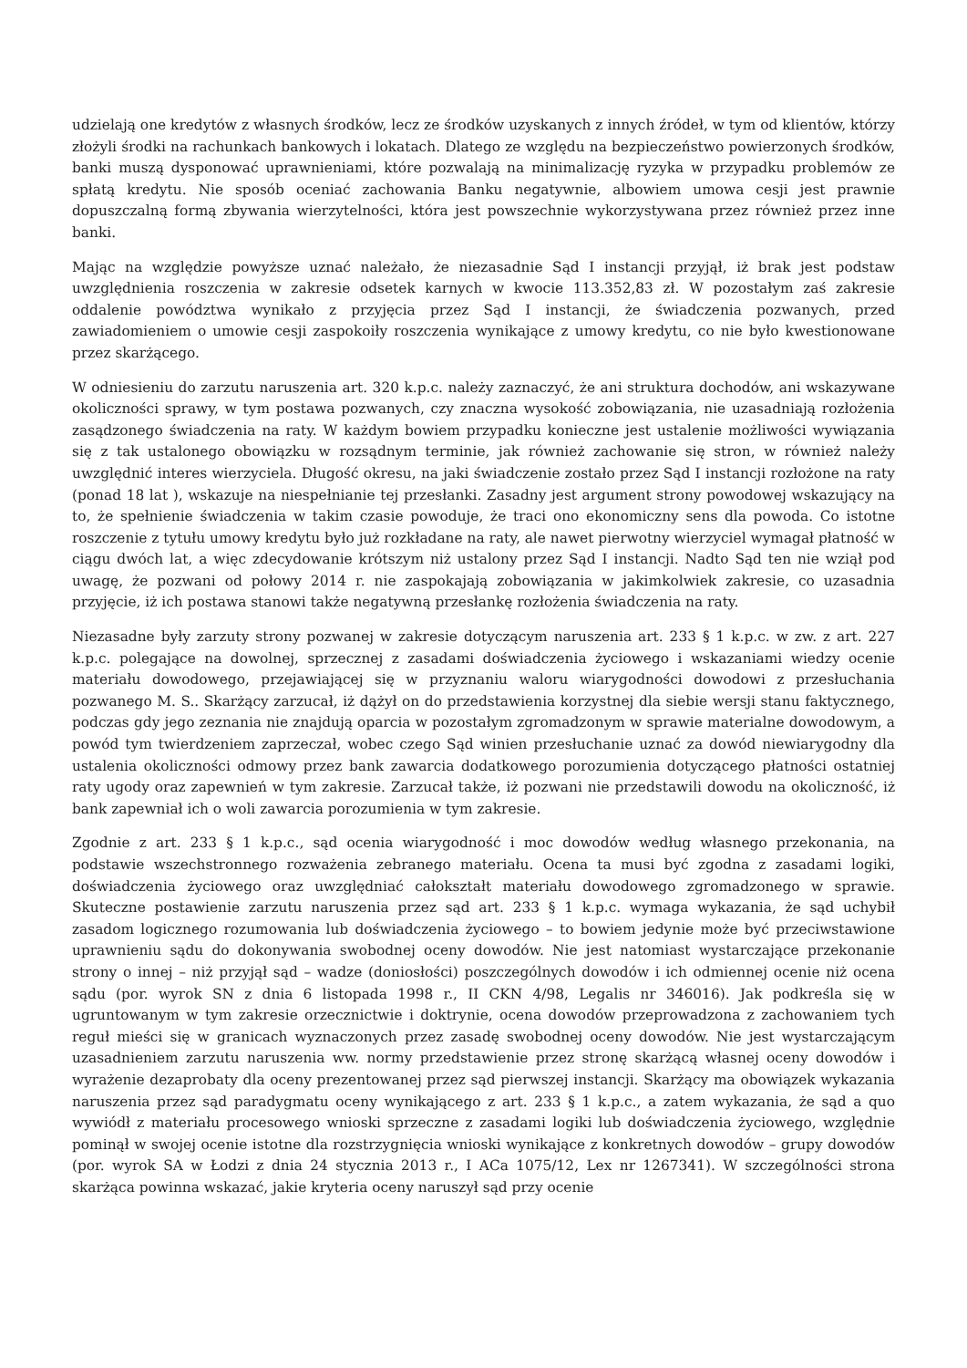udzielają one kredytów z własnych środków, lecz ze środków uzyskanych z innych źródeł, w tym od klientów, którzy złożyli środki na rachunkach bankowych i lokatach. Dlatego ze względu na bezpieczeństwo powierzonych środków, banki muszą dysponować uprawnieniami, które pozwalają na minimalizację ryzyka w przypadku problemów ze spłatą kredytu. Nie sposób oceniać zachowania Banku negatywnie, albowiem umowa cesji jest prawnie dopuszczalną formą zbywania wierzytelności, która jest powszechnie wykorzystywana przez również przez inne banki.
Mając na względzie powyższe uznać należało, że niezasadnie Sąd I instancji przyjął, iż brak jest podstaw uwzględnienia roszczenia w zakresie odsetek karnych w kwocie 113.352,83 zł. W pozostałym zaś zakresie oddalenie powództwa wynikało z przyjęcia przez Sąd I instancji, że świadczenia pozwanych, przed zawiadomieniem o umowie cesji zaspokoiły roszczenia wynikające z umowy kredytu, co nie było kwestionowane przez skarżącego.
W odniesieniu do zarzutu naruszenia art. 320 k.p.c. należy zaznaczyć, że ani struktura dochodów, ani wskazywane okoliczności sprawy, w tym postawa pozwanych, czy znaczna wysokość zobowiązania, nie uzasadniają rozłożenia zasądzonego świadczenia na raty. W każdym bowiem przypadku konieczne jest ustalenie możliwości wywiązania się z tak ustalonego obowiązku w rozsądnym terminie, jak również zachowanie się stron, w również należy uwzględnić interes wierzyciela. Długość okresu, na jaki świadczenie zostało przez Sąd I instancji rozłożone na raty (ponad 18 lat ), wskazuje na niespełnianie tej przesłanki. Zasadny jest argument strony powodowej wskazujący na to, że spełnienie świadczenia w takim czasie powoduje, że traci ono ekonomiczny sens dla powoda. Co istotne roszczenie z tytułu umowy kredytu było już rozkładane na raty, ale nawet pierwotny wierzyciel wymagał płatność w ciągu dwóch lat, a więc zdecydowanie krótszym niż ustalony przez Sąd I instancji. Nadto Sąd ten nie wziął pod uwagę, że pozwani od połowy 2014 r. nie zaspokajają zobowiązania w jakimkolwiek zakresie, co uzasadnia przyjęcie, iż ich postawa stanowi także negatywną przesłankę rozłożenia świadczenia na raty.
Niezasadne były zarzuty strony pozwanej w zakresie dotyczącym naruszenia art. 233 § 1 k.p.c. w zw. z art. 227 k.p.c. polegające na dowolnej, sprzecznej z zasadami doświadczenia życiowego i wskazaniami wiedzy ocenie materiału dowodowego, przejawiającej się w przyznaniu waloru wiarygodności dowodowi z przesłuchania pozwanego M. S.. Skarżący zarzucał, iż dążył on do przedstawienia korzystnej dla siebie wersji stanu faktycznego, podczas gdy jego zeznania nie znajdują oparcia w pozostałym zgromadzonym w sprawie materialne dowodowym, a powód tym twierdzeniem zaprzeczał, wobec czego Sąd winien przesłuchanie uznać za dowód niewiarygodny dla ustalenia okoliczności odmowy przez bank zawarcia dodatkowego porozumienia dotyczącego płatności ostatniej raty ugody oraz zapewnień w tym zakresie. Zarzucał także, iż pozwani nie przedstawili dowodu na okoliczność, iż bank zapewniał ich o woli zawarcia porozumienia w tym zakresie.
Zgodnie z art. 233 § 1 k.p.c., sąd ocenia wiarygodność i moc dowodów według własnego przekonania, na podstawie wszechstronnego rozważenia zebranego materiału. Ocena ta musi być zgodna z zasadami logiki, doświadczenia życiowego oraz uwzględniać całokształt materiału dowodowego zgromadzonego w sprawie. Skuteczne postawienie zarzutu naruszenia przez sąd art. 233 § 1 k.p.c. wymaga wykazania, że sąd uchybił zasadom logicznego rozumowania lub doświadczenia życiowego – to bowiem jedynie może być przeciwstawione uprawnieniu sądu do dokonywania swobodnej oceny dowodów. Nie jest natomiast wystarczające przekonanie strony o innej – niż przyjął sąd – wadze (doniosłości) poszczególnych dowodów i ich odmiennej ocenie niż ocena sądu (por. wyrok SN z dnia 6 listopada 1998 r., II CKN 4/98, Legalis nr 346016). Jak podkreśla się w ugruntowanym w tym zakresie orzecznictwie i doktrynie, ocena dowodów przeprowadzona z zachowaniem tych reguł mieści się w granicach wyznaczonych przez zasadę swobodnej oceny dowodów. Nie jest wystarczającym uzasadnieniem zarzutu naruszenia ww. normy przedstawienie przez stronę skarżącą własnej oceny dowodów i wyrażenie dezaprobaty dla oceny prezentowanej przez sąd pierwszej instancji. Skarżący ma obowiązek wykazania naruszenia przez sąd paradygmatu oceny wynikającego z art. 233 § 1 k.p.c., a zatem wykazania, że sąd a quo wywiódł z materiału procesowego wnioski sprzeczne z zasadami logiki lub doświadczenia życiowego, względnie pominął w swojej ocenie istotne dla rozstrzygnięcia wnioski wynikające z konkretnych dowodów – grupy dowodów (por. wyrok SA w Łodzi z dnia 24 stycznia 2013 r., I ACa 1075/12, Lex nr 1267341). W szczególności strona skarżąca powinna wskazać, jakie kryteria oceny naruszył sąd przy ocenie